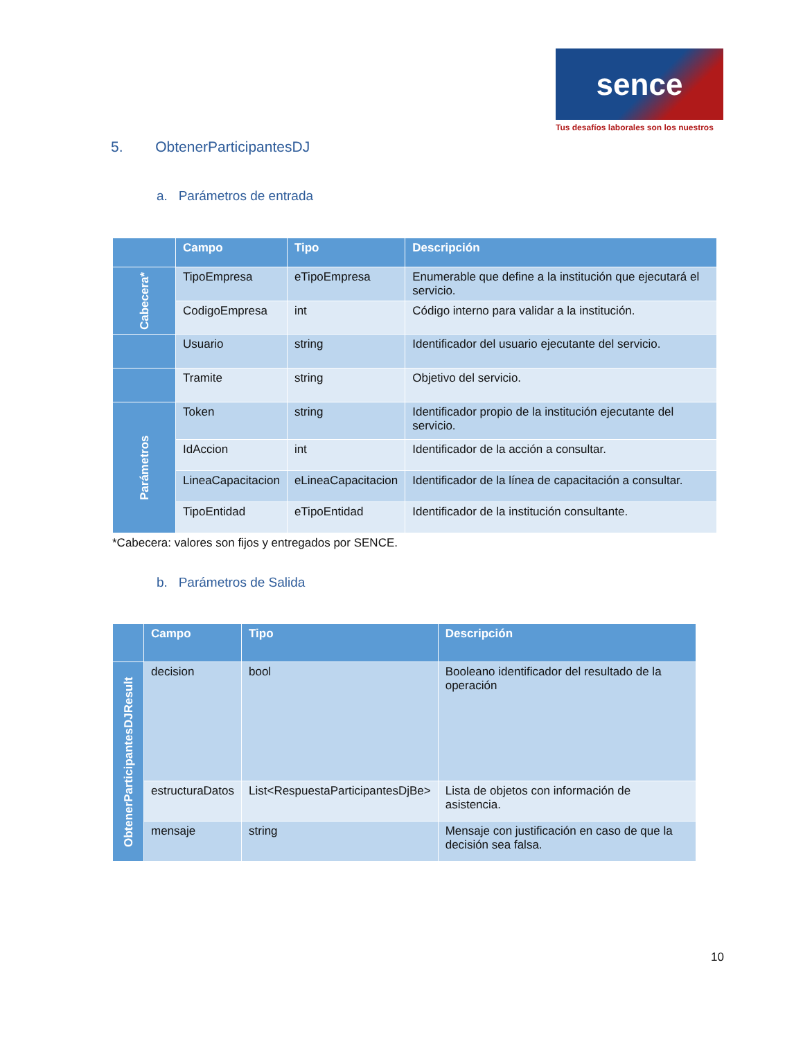sence
Tus desafíos laborales son los nuestros
5. ObtenerParticipantesDJ
a. Parámetros de entrada
| | Campo | Tipo | Descripción |
| --- | --- | --- | --- |
| Cabecera* | TipoEmpresa | eTipoEmpresa | Enumerable que define a la institución que ejecutará el servicio. |
| | CodigoEmpresa | int | Código interno para validar a la institución. |
| | Usuario | string | Identificador del usuario ejecutante del servicio. |
| | Tramite | string | Objetivo del servicio. |
| Parámetros | Token | string | Identificador propio de la institución ejecutante del servicio. |
| | IdAccion | int | Identificador de la acción a consultar. |
| | LineaCapacitacion | eLineaCapacitacion | Identificador de la línea de capacitación a consultar. |
| | TipoEntidad | eTipoEntidad | Identificador de la institución consultante. |
*Cabecera: valores son fijos y entregados por SENCE.
b. Parámetros de Salida
| | Campo | Tipo | Descripción |
| --- | --- | --- | --- |
| ObtenerParticipantesDJResult | decision | bool | Booleano identificador del resultado de la operación |
| | estructuraDatos | List<RespuestaParticipantesDjBe> | Lista de objetos con información de asistencia. |
| | mensaje | string | Mensaje con justificación en caso de que la decisión sea falsa. |
10